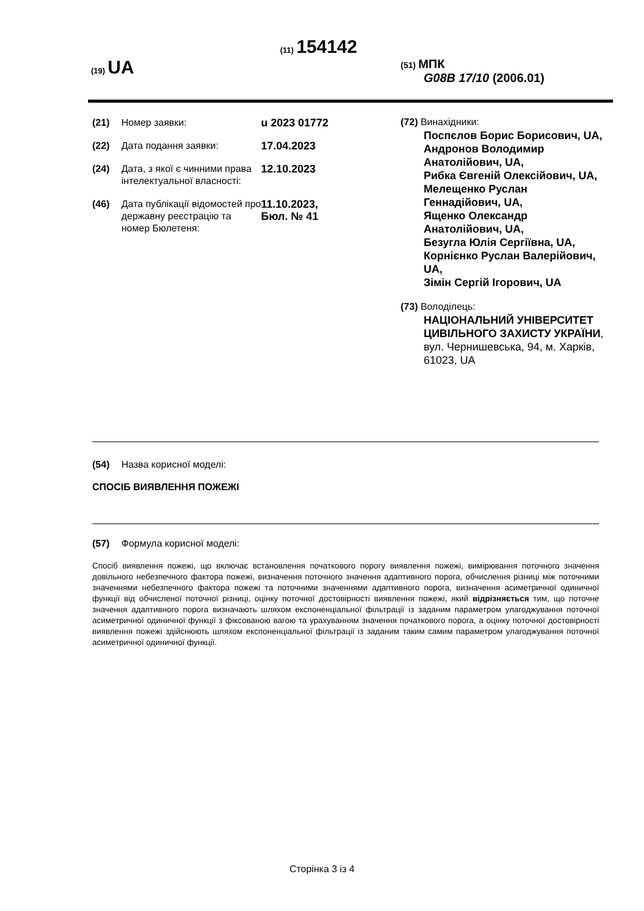(11) 154142
(19) UA
(51) МПК
G08B 17/10 (2006.01)
(21) Номер заявки: u 2023 01772
(22) Дата подання заявки: 17.04.2023
(24) Дата, з якої є чинними права інтелектуальної власності:
12.10.2023
(46) Дата публікації відомостей про державну реєстрацію та номер Бюлетеня:
11.10.2023,
Бюл. № 41
(72) Винахідники:
Поспєлов Борис Борисович, UA,
Андронов Володимир Анатолійович, UA,
Рибка Євгеній Олексійович, UA,
Мелещенко Руслан Геннадійович, UA,
Ященко Олександр Анатолійович, UA,
Безугла Юлія Сергіївна, UA,
Корнієнко Руслан Валерійович, UA,
Зімін Сергій Ігорович, UA
(73) Володілець:
НАЦІОНАЛЬНИЙ УНІВЕРСИТЕТ ЦИВІЛЬНОГО ЗАХИСТУ УКРАЇНИ,
вул. Чернишевська, 94, м. Харків, 61023, UA
(54) Назва корисної моделі:
СПОСІБ ВИЯВЛЕННЯ ПОЖЕЖІ
(57) Формула корисної моделі:
Спосіб виявлення пожежі, що включає встановлення початкового порогу виявлення пожежі, вимірювання поточного значення довільного небезпечного фактора пожежі, визначення поточного значення адаптивного порога, обчислення різниці між поточними значеннями небезпечного фактора пожежі та поточними значеннями адаптивного порога, визначення асиметричної одиничної функції від обчисленої поточної різниці, оцінку поточної достовірності виявлення пожежі, який відрізняється тим, що поточне значення адаптивного порога визначають шляхом експоненціальної фільтрації із заданим параметром улагоджування поточної асиметричної одиничної функції з фіксованою вагою та урахуванням значення початкового порога, а оцінку поточної достовірності виявлення пожежі здійснюють шляхом експоненціальної фільтрації із заданим таким самим параметром улагоджування поточної асиметричної одиничної функції.
Сторінка 3 із 4